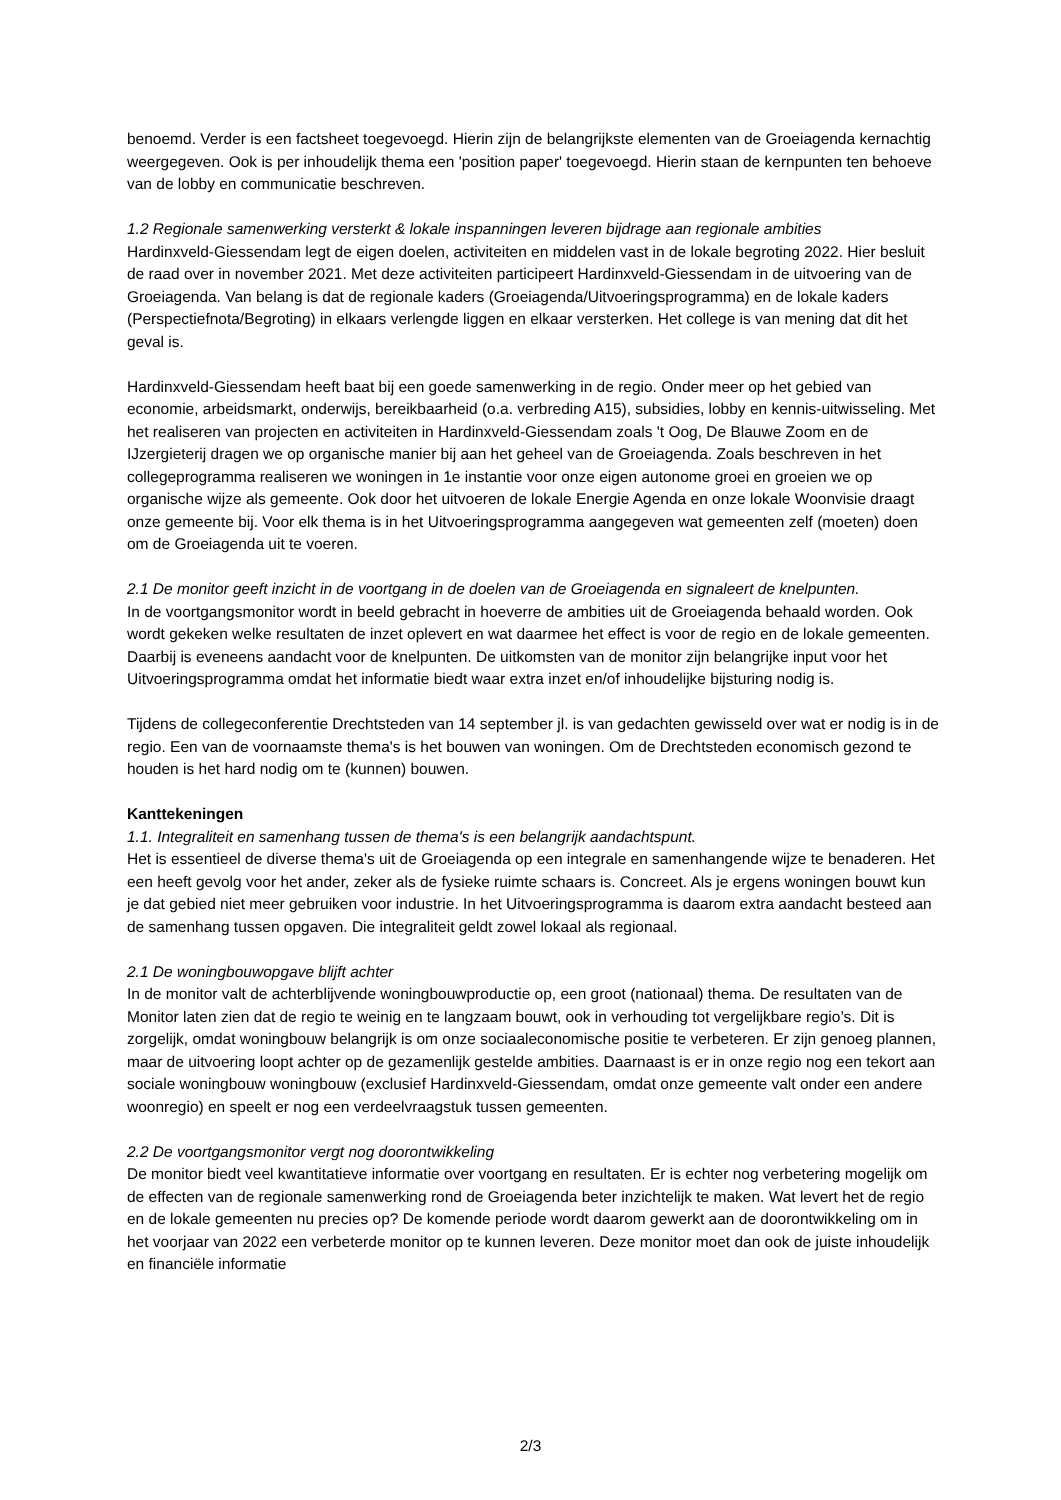benoemd. Verder is een factsheet toegevoegd. Hierin zijn de belangrijkste elementen van de Groeiagenda kernachtig weergegeven. Ook is per inhoudelijk thema een 'position paper' toegevoegd. Hierin staan de kernpunten ten behoeve van de lobby en communicatie beschreven.
1.2 Regionale samenwerking versterkt & lokale inspanningen leveren bijdrage aan regionale ambities
Hardinxveld-Giessendam legt de eigen doelen, activiteiten en middelen vast in de lokale begroting 2022. Hier besluit de raad over in november 2021. Met deze activiteiten participeert Hardinxveld-Giessendam in de uitvoering van de Groeiagenda. Van belang is dat de regionale kaders (Groeiagenda/Uitvoeringsprogramma) en de lokale kaders (Perspectiefnota/Begroting) in elkaars verlengde liggen en elkaar versterken. Het college is van mening dat dit het geval is.
Hardinxveld-Giessendam heeft baat bij een goede samenwerking in de regio. Onder meer op het gebied van economie, arbeidsmarkt, onderwijs, bereikbaarheid (o.a. verbreding A15), subsidies, lobby en kennis-uitwisseling. Met het realiseren van projecten en activiteiten in Hardinxveld-Giessendam zoals 't Oog, De Blauwe Zoom en de IJzergieterij dragen we op organische manier bij aan het geheel van de Groeiagenda. Zoals beschreven in het collegeprogramma realiseren we woningen in 1e instantie voor onze eigen autonome groei en groeien we op organische wijze als gemeente. Ook door het uitvoeren de lokale Energie Agenda en onze lokale Woonvisie draagt onze gemeente bij. Voor elk thema is in het Uitvoeringsprogramma aangegeven wat gemeenten zelf (moeten) doen om de Groeiagenda uit te voeren.
2.1 De monitor geeft inzicht in de voortgang in de doelen van de Groeiagenda en signaleert de knelpunten.
In de voortgangsmonitor wordt in beeld gebracht in hoeverre de ambities uit de Groeiagenda behaald worden. Ook wordt gekeken welke resultaten de inzet oplevert en wat daarmee het effect is voor de regio en de lokale gemeenten. Daarbij is eveneens aandacht voor de knelpunten. De uitkomsten van de monitor zijn belangrijke input voor het Uitvoeringsprogramma omdat het informatie biedt waar extra inzet en/of inhoudelijke bijsturing nodig is.
Tijdens de collegeconferentie Drechtsteden van 14 september jl. is van gedachten gewisseld over wat er nodig is in de regio. Een van de voornaamste thema's is het bouwen van woningen. Om de Drechtsteden economisch gezond te houden is het hard nodig om te (kunnen) bouwen.
Kanttekeningen
1.1. Integraliteit en samenhang tussen de thema's is een belangrijk aandachtspunt.
Het is essentieel de diverse thema's uit de Groeiagenda op een integrale en samenhangende wijze te benaderen. Het een heeft gevolg voor het ander, zeker als de fysieke ruimte schaars is. Concreet. Als je ergens woningen bouwt kun je dat gebied niet meer gebruiken voor industrie. In het Uitvoeringsprogramma is daarom extra aandacht besteed aan de samenhang tussen opgaven. Die integraliteit geldt zowel lokaal als regionaal.
2.1 De woningbouwopgave blijft achter
In de monitor valt de achterblijvende woningbouwproductie op, een groot (nationaal) thema. De resultaten van de Monitor laten zien dat de regio te weinig en te langzaam bouwt, ook in verhouding tot vergelijkbare regio’s. Dit is zorgelijk, omdat woningbouw belangrijk is om onze sociaaleconomische positie te verbeteren. Er zijn genoeg plannen, maar de uitvoering loopt achter op de gezamenlijk gestelde ambities. Daarnaast is er in onze regio nog een tekort aan sociale woningbouw woningbouw (exclusief Hardinxveld-Giessendam, omdat onze gemeente valt onder een andere woonregio) en speelt er nog een verdeelvraagstuk tussen gemeenten.
2.2 De voortgangsmonitor vergt nog doorontwikkeling
De monitor biedt veel kwantitatieve informatie over voortgang en resultaten. Er is echter nog verbetering mogelijk om de effecten van de regionale samenwerking rond de Groeiagenda beter inzichtelijk te maken. Wat levert het de regio en de lokale gemeenten nu precies op? De komende periode wordt daarom gewerkt aan de doorontwikkeling om in het voorjaar van 2022 een verbeterde monitor op te kunnen leveren. Deze monitor moet dan ook de juiste inhoudelijk en financiële informatie
2/3